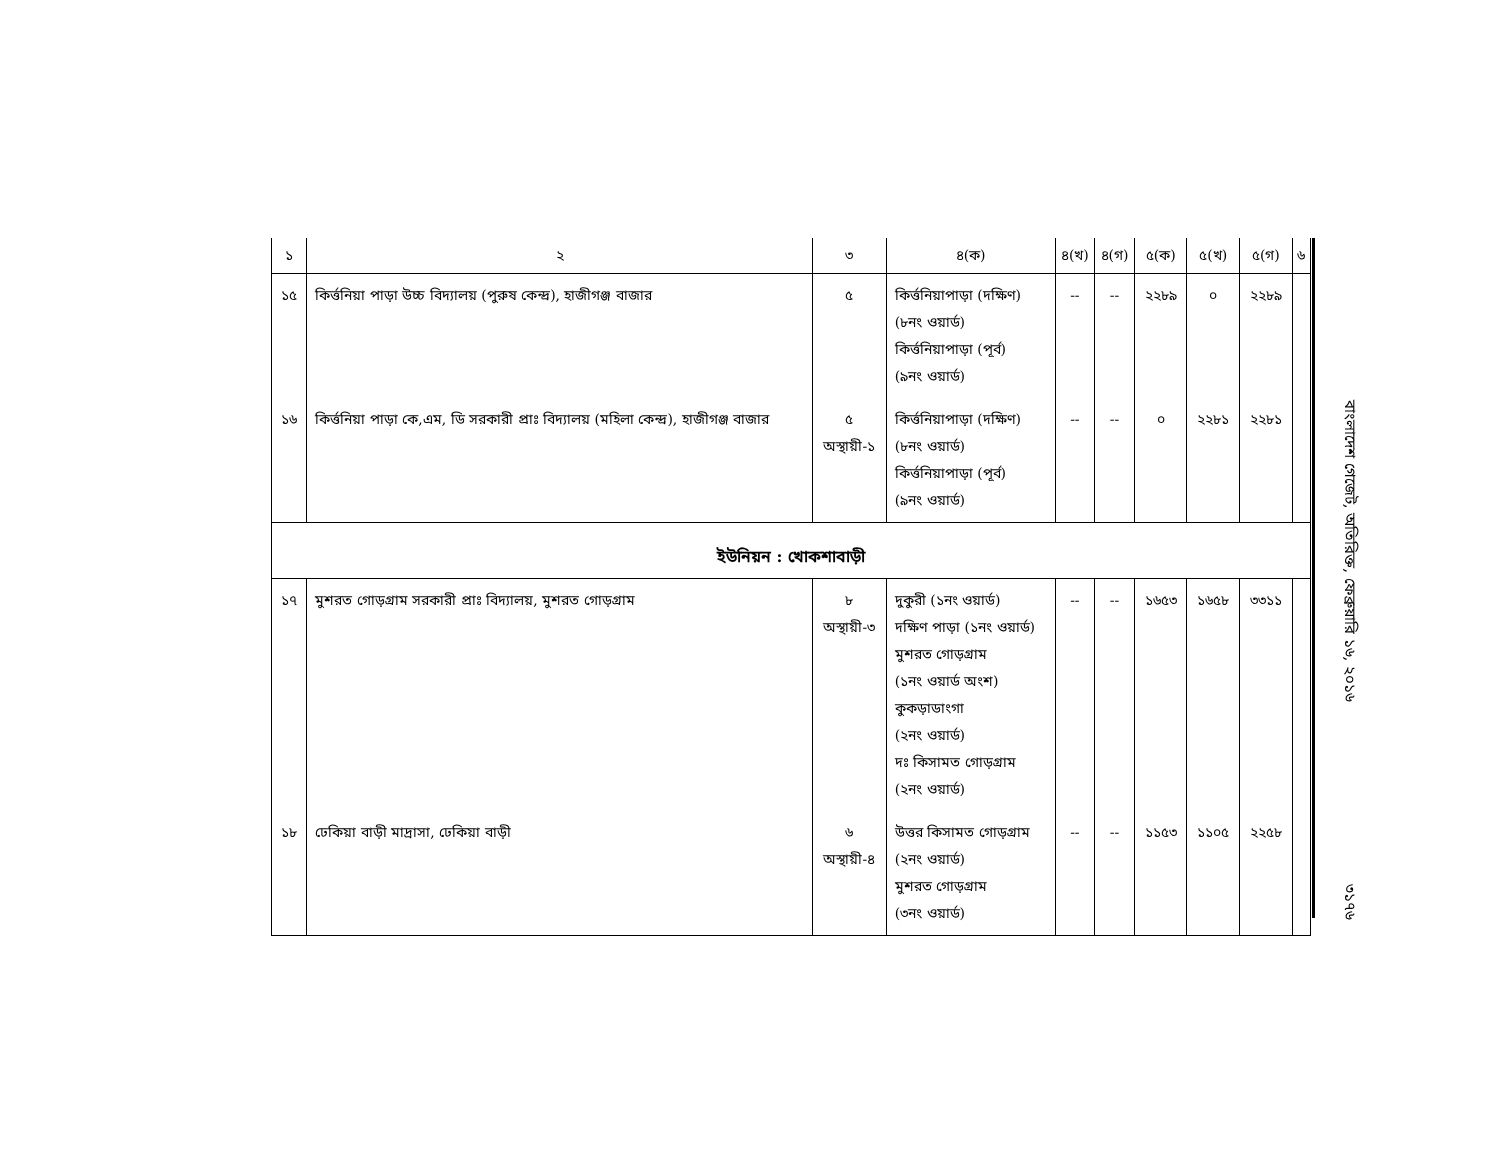| ১ | ২ | ৩ | ৪(ক) | ৪(খ) | ৪(গ) | ৫(ক) | ৫(খ) | ৫(গ) | ৬ |
| --- | --- | --- | --- | --- | --- | --- | --- | --- | --- |
| ১৫ | কির্ত্তনিয়া পাড়া উচ্চ বিদ্যালয় (পুরুষ কেন্দ্র), হাজীগঞ্জ বাজার | ৫ | কির্ত্তনিয়াপাড়া (দক্ষিণ) (৮নং ওয়ার্ড) কির্ত্তনিয়াপাড়া (পূর্ব) (৯নং ওয়ার্ড) | -- | -- | ২২৮৯ | ০ | ২২৮৯ | |
| ১৬ | কির্ত্তনিয়া পাড়া কে,এম, ডি সরকারী প্রাঃ বিদ্যালয় (মহিলা কেন্দ্র), হাজীগঞ্জ বাজার | ৫ অস্থায়ী-১ | কির্ত্তনিয়াপাড়া (দক্ষিণ) (৮নং ওয়ার্ড) কির্ত্তনিয়াপাড়া (পূর্ব) (৯নং ওয়ার্ড) | -- | -- | ০ | ২২৮১ | ২২৮১ | |
| ইউনিয়ন : খোকশাবাড়ী | | | | | | | | | |
| ১৭ | মুশরত গোড়গ্রাম সরকারী প্রাঃ বিদ্যালয়, মুশরত গোড়গ্রাম | ৮ অস্থায়ী-৩ | দুকুরী (১নং ওয়ার্ড) দক্ষিণ পাড়া (১নং ওয়ার্ড) মুশরত গোড়গ্রাম (১নং ওয়ার্ড অংশ) কুকড়াডাংগা (২নং ওয়ার্ড) দঃ কিসামত গোড়গ্রাম (২নং ওয়ার্ড) | -- | -- | ১৬৫৩ | ১৬৫৮ | ৩৩১১ | |
| ১৮ | ঢেকিয়া বাড়ী মাদ্রাসা, ঢেকিয়া বাড়ী | ৬ অস্থায়ী-৪ | উত্তর কিসামত গোড়গ্রাম (২নং ওয়ার্ড) মুশরত গোড়গ্রাম (৩নং ওয়ার্ড) | -- | -- | ১১৫৩ | ১১০৫ | ২২৫৮ | |
বাংলাদেশ গেজেট, অতিরিক্ত, ফেব্রুয়ারি ১৬, ২০১৬
৩১৭৬